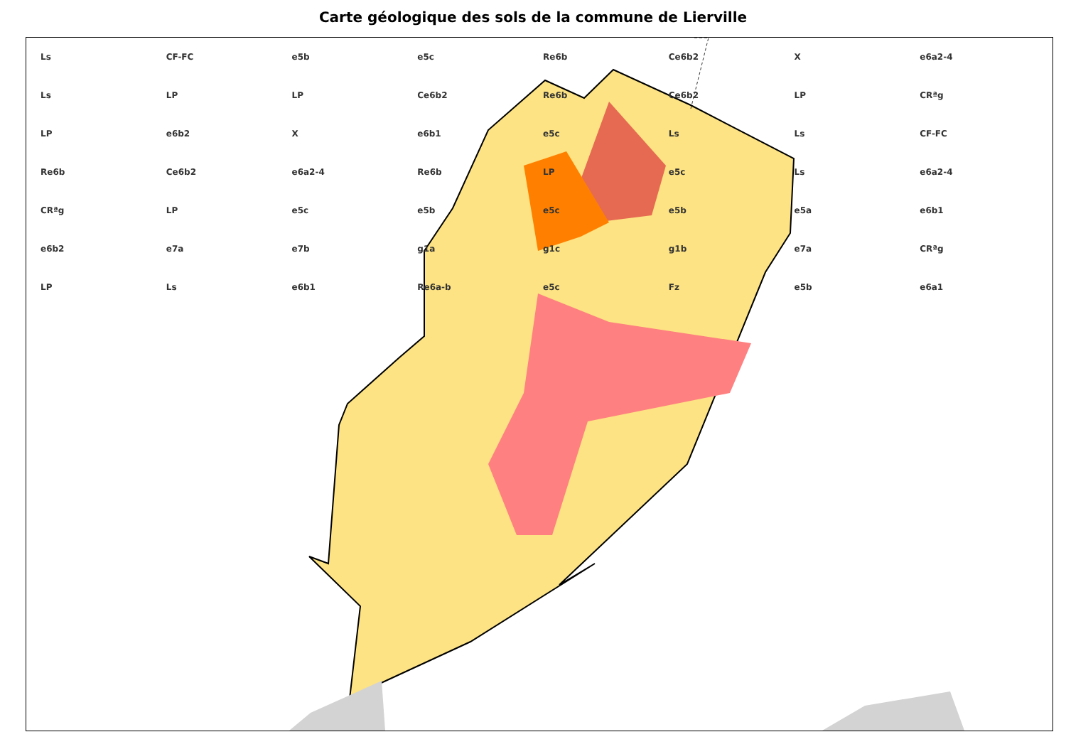Carte géologique des sols de la commune de Lierville
Ls CF-FC e5b e5c Re6b Ce6b2 X e6a2-4 Ls LP LP Ce6b2 Re6b Ce6b2 LP CRªg LP e6b2 X e6b1 e5c Ls Ls CF-FC Re6b Ce6b2 e6a2-4 Re6b LP e5c Ls e6a2-4 CRªg LP e5c e5b e5c e5b e5a e6b1 e6b2 e7a e7b g1a g1c g1b e7a CRªg LP Ls e6b1 Re6a-b e5c Fz e5b e6a1